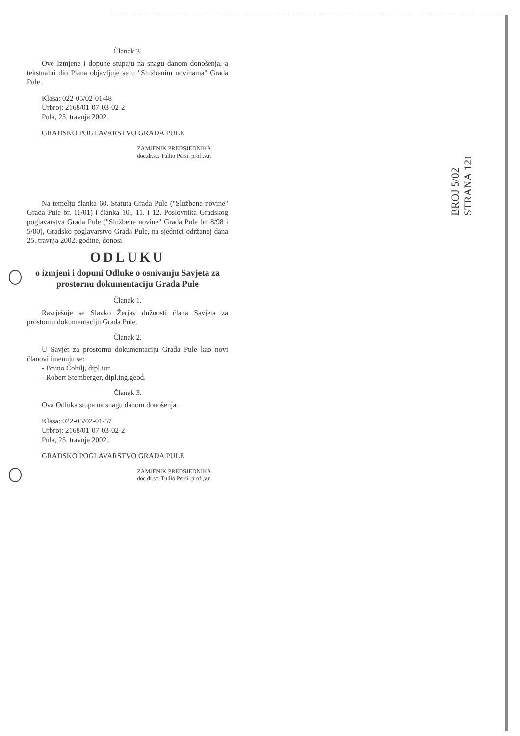Članak 3.
Ove Izmjene i dopune stupaju na snagu danom donošenja, a tekstualni dio Plana objavljuje se u "Službenim novinama" Grada Pule.
Klasa: 022-05/02-01/48
Urbroj: 2168/01-07-03-02-2
Pula, 25. travnja 2002.
GRADSKO POGLAVARSTVO GRADA PULE
ZAMJENIK PREDSJEDNIKA
doc.dr.sc. Tullio Persi, prof.,v.r.
Na temelju članka 60. Statuta Grada Pule ("Službene novine" Grada Pule br. 11/01) i članka 10., 11. i 12. Poslovnika Gradskog poglavarstva Grada Pule ("Službene novine" Grada Pule br. 8/98 i 5/00), Gradsko poglavarstvo Grada Pule, na sjednici održanoj dana 25. travnja 2002. godine, donosi
ODLUKU
o izmjeni i dopuni Odluke o osnivanju Savjeta za prostornu dokumentaciju Grada Pule
Članak 1.
Razrješuje se Slavko Žerjav dužnosti člana Savjeta za prostornu dokumentaciju Grada Pule.
Članak 2.
U Savjet za prostornu dokumentaciju Grada Pule kao novi članovi imenuju se:
- Bruno Čohilj, dipl.iur.
- Robert Stemberger, dipl.ing.geod.
Članak 3.
Ova Odluka stupa na snagu danom donošenja.
Klasa: 022-05/02-01/57
Urbroj: 2168/01-07-03-02-2
Pula, 25. travnja 2002.
GRADSKO POGLAVARSTVO GRADA PULE
ZAMJENIK PREDSJEDNIKA
doc.dr.sc. Tullio Persi, prof.,v.r.
BROJ 5/02
STRANA 121